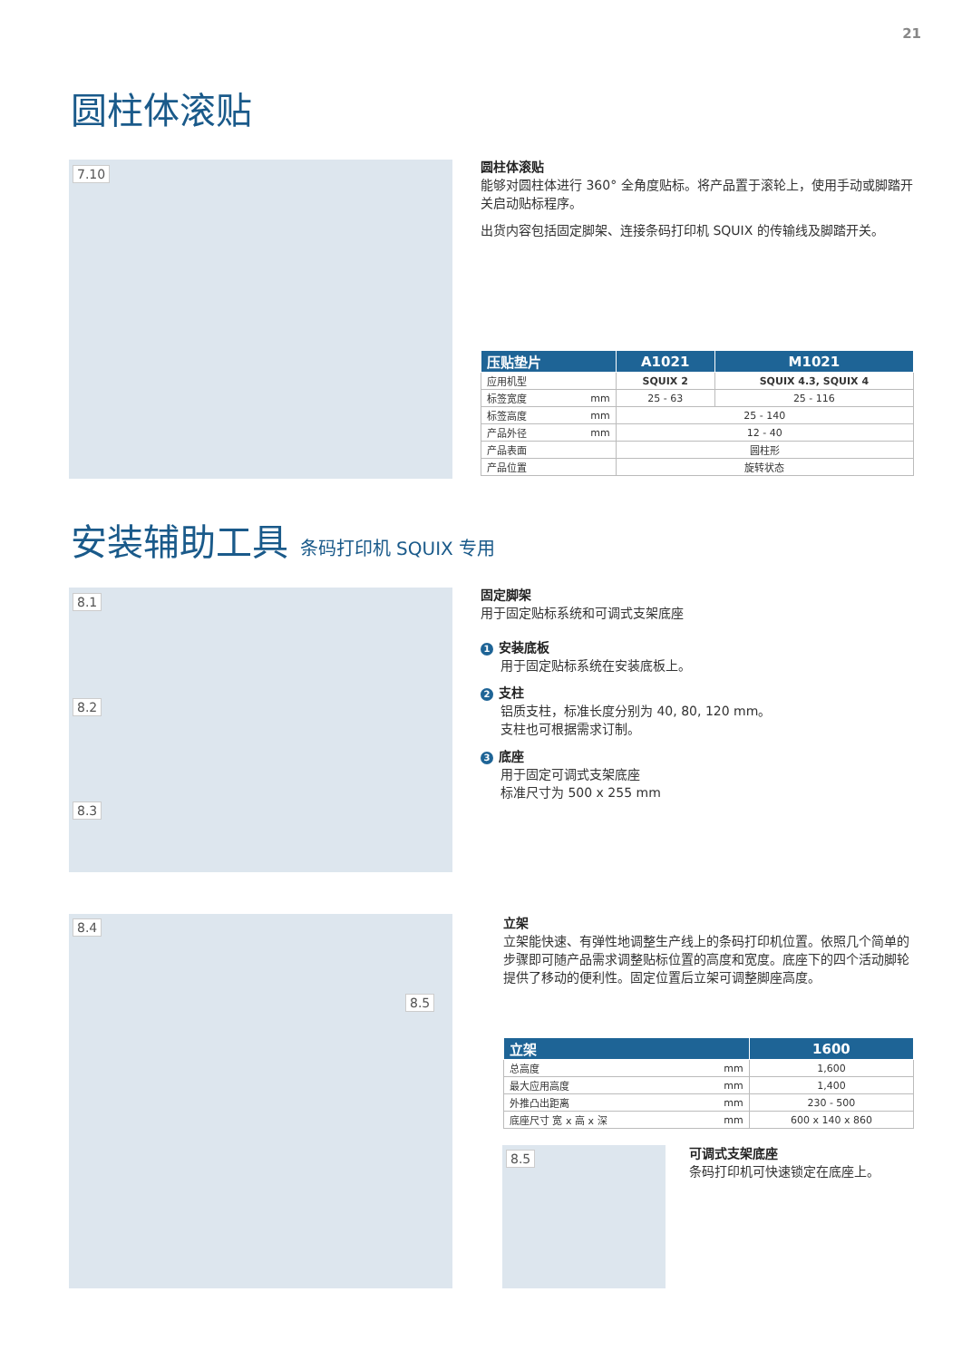21
圆柱体滚贴
7.10
圆柱体滚贴
能够对圆柱体进行 360° 全角度贴标。将产品置于滚轮上，使用手动或脚踏开关启动贴标程序。
出货内容包括固定脚架、连接条码打印机 SQUIX 的传输线及脚踏开关。
| 压贴垫片 | | A1021 | M1021 |
| --- | --- | --- | --- |
| 应用机型 | | SQUIX 2 | SQUIX 4.3, SQUIX 4 |
| 标签宽度 | mm | 25 - 63 | 25 - 116 |
| 标签高度 | mm | 25 - 140 | |
| 产品外径 | mm | 12 - 40 | |
| 产品表面 | | 圆柱形 | |
| 产品位置 | | 旋转状态 | |
安装辅助工具 条码打印机 SQUIX 专用
8.1
8.2
8.3
固定脚架
用于固定贴标系统和可调式支架底座
1 安装底板
用于固定贴标系统在安装底板上。
2 支柱
铝质支柱，标准长度分别为 40, 80, 120 mm。
支柱也可根据需求订制。
3 底座
用于固定可调式支架底座
标准尺寸为 500 x 255 mm
8.4
8.5
立架
立架能快速、有弹性地调整生产线上的条码打印机位置。依照几个简单的步骤即可随产品需求调整贴标位置的高度和宽度。底座下的四个活动脚轮提供了移动的便利性。固定位置后立架可调整脚座高度。
| 立架 | | 1600 |
| --- | --- | --- |
| 总高度 | mm | 1,600 |
| 最大应用高度 | mm | 1,400 |
| 外推凸出距离 | mm | 230 - 500 |
| 底座尺寸 宽 x 高 x 深 | mm | 600 x 140 x 860 |
8.5
可调式支架底座
条码打印机可快速锁定在底座上。